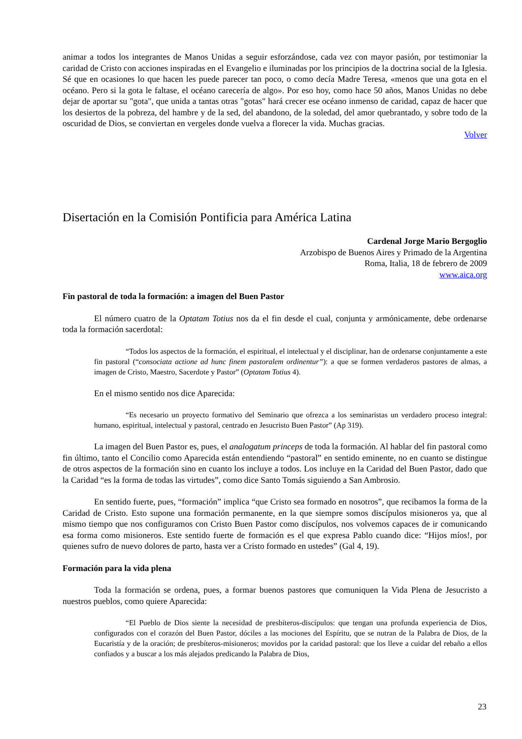animar a todos los integrantes de Manos Unidas a seguir esforzándose, cada vez con mayor pasión, por testimoniar la caridad de Cristo con acciones inspiradas en el Evangelio e iluminadas por los principios de la doctrina social de la Iglesia. Sé que en ocasiones lo que hacen les puede parecer tan poco, o como decía Madre Teresa, «menos que una gota en el océano. Pero si la gota le faltase, el océano carecería de algo». Por eso hoy, como hace 50 años, Manos Unidas no debe dejar de aportar su "gota", que unida a tantas otras "gotas" hará crecer ese océano inmenso de caridad, capaz de hacer que los desiertos de la pobreza, del hambre y de la sed, del abandono, de la soledad, del amor quebrantado, y sobre todo de la oscuridad de Dios, se conviertan en vergeles donde vuelva a florecer la vida. Muchas gracias.
Volver
Disertación en la Comisión Pontificia para América Latina
Cardenal Jorge Mario Bergoglio
Arzobispo de Buenos Aires y Primado de la Argentina
Roma, Italia, 18 de febrero de 2009
www.aica.org
Fin pastoral de toda la formación: a imagen del Buen Pastor
El número cuatro de la Optatam Totius nos da el fin desde el cual, conjunta y armónicamente, debe ordenarse toda la formación sacerdotal:
“Todos los aspectos de la formación, el espiritual, el intelectual y el disciplinar, han de ordenarse conjuntamente a este fin pastoral (“consociata actione ad hunc finem pastoralem ordinentur”): a que se formen verdaderos pastores de almas, a imagen de Cristo, Maestro, Sacerdote y Pastor” (Optatam Totius 4).
En el mismo sentido nos dice Aparecida:
“Es necesario un proyecto formativo del Seminario que ofrezca a los seminaristas un verdadero proceso integral: humano, espiritual, intelectual y pastoral, centrado en Jesucristo Buen Pastor” (Ap 319).
La imagen del Buen Pastor es, pues, el analogatum princeps de toda la formación. Al hablar del fin pastoral como fin último, tanto el Concilio como Aparecida están entendiendo “pastoral” en sentido eminente, no en cuanto se distingue de otros aspectos de la formación sino en cuanto los incluye a todos. Los incluye en la Caridad del Buen Pastor, dado que la Caridad “es la forma de todas las virtudes”, como dice Santo Tomás siguiendo a San Ambrosio.
En sentido fuerte, pues, “formación” implica “que Cristo sea formado en nosotros”, que recibamos la forma de la Caridad de Cristo. Esto supone una formación permanente, en la que siempre somos discípulos misioneros ya, que al mismo tiempo que nos configuramos con Cristo Buen Pastor como discípulos, nos volvemos capaces de ir comunicando esa forma como misioneros. Este sentido fuerte de formación es el que expresa Pablo cuando dice: “Hijos míos!, por quienes sufro de nuevo dolores de parto, hasta ver a Cristo formado en ustedes” (Gal 4, 19).
Formación para la vida plena
Toda la formación se ordena, pues, a formar buenos pastores que comuniquen la Vida Plena de Jesucristo a nuestros pueblos, como quiere Aparecida:
“El Pueblo de Dios siente la necesidad de presbíteros-discípulos: que tengan una profunda experiencia de Dios, configurados con el corazón del Buen Pastor, dóciles a las mociones del Espíritu, que se nutran de la Palabra de Dios, de la Eucaristía y de la oración; de presbíteros-misioneros; movidos por la caridad pastoral: que los lleve a cuidar del rebaño a ellos confiados y a buscar a los más alejados predicando la Palabra de Dios,
23